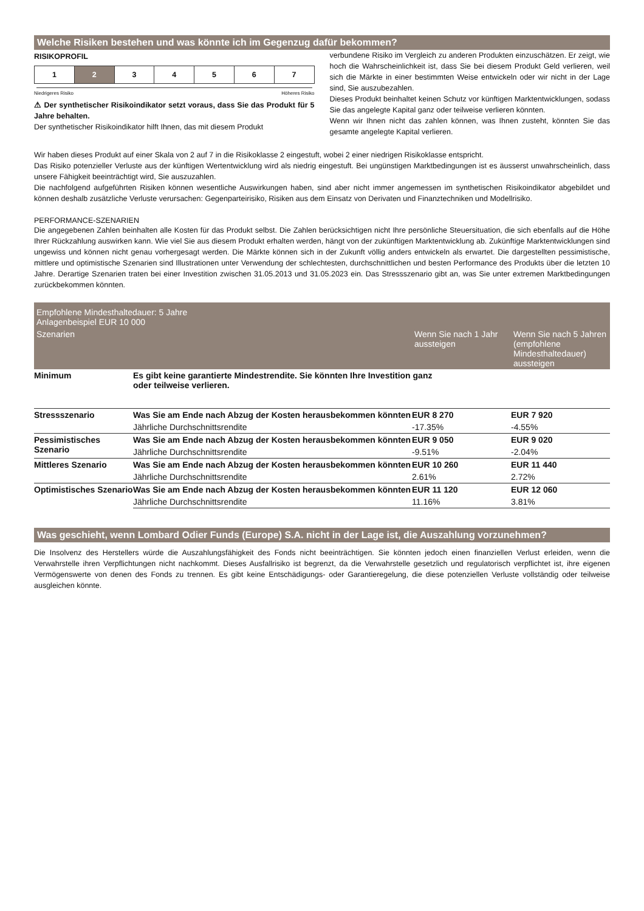Welche Risiken bestehen und was könnte ich im Gegenzug dafür bekommen?
RISIKOPROFIL
| 1 | 2 | 3 | 4 | 5 | 6 | 7 |
Niedrigeres Risiko Höheres Risiko
⚠ Der synthetischer Risikoindikator setzt voraus, dass Sie das Produkt für 5 Jahre behalten.
Der synthetischer Risikoindikator hilft Ihnen, das mit diesem Produkt
verbundene Risiko im Vergleich zu anderen Produkten einzuschätzen. Er zeigt, wie hoch die Wahrscheinlichkeit ist, dass Sie bei diesem Produkt Geld verlieren, weil sich die Märkte in einer bestimmten Weise entwickeln oder wir nicht in der Lage sind, Sie auszubezahlen.
Dieses Produkt beinhaltet keinen Schutz vor künftigen Marktentwicklungen, sodass Sie das angelegte Kapital ganz oder teilweise verlieren könnten.
Wenn wir Ihnen nicht das zahlen können, was Ihnen zusteht, könnten Sie das gesamte angelegte Kapital verlieren.
Wir haben dieses Produkt auf einer Skala von 2 auf 7 in die Risikoklasse 2 eingestuft, wobei 2 einer niedrigen Risikoklasse entspricht.
Das Risiko potenzieller Verluste aus der künftigen Wertentwicklung wird als niedrig eingestuft. Bei ungünstigen Marktbedingungen ist es äusserst unwahrscheinlich, dass unsere Fähigkeit beeinträchtigt wird, Sie auszuzahlen.
Die nachfolgend aufgeführten Risiken können wesentliche Auswirkungen haben, sind aber nicht immer angemessen im synthetischen Risikoindikator abgebildet und können deshalb zusätzliche Verluste verursachen: Gegenparteirisiko, Risiken aus dem Einsatz von Derivaten und Finanztechniken und Modellrisiko.
PERFORMANCE-SZENARIEN
Die angegebenen Zahlen beinhalten alle Kosten für das Produkt selbst. Die Zahlen berücksichtigen nicht Ihre persönliche Steuersituation, die sich ebenfalls auf die Höhe Ihrer Rückzahlung auswirken kann. Wie viel Sie aus diesem Produkt erhalten werden, hängt von der zukünftigen Marktentwicklung ab. Zukünftige Marktentwicklungen sind ungewiss und können nicht genau vorhergesagt werden. Die Märkte können sich in der Zukunft völlig anders entwickeln als erwartet. Die dargestellten pessimistische, mittlere und optimistische Szenarien sind Illustrationen unter Verwendung der schlechtesten, durchschnittlichen und besten Performance des Produkts über die letzten 10 Jahre. Derartige Szenarien traten bei einer Investition zwischen 31.05.2013 und 31.05.2023 ein. Das Stressszenario gibt an, was Sie unter extremen Marktbedingungen zurückbekommen könnten.
| Empfohlene Mindesthaltedauer: 5 Jahre Anlagenbeispiel EUR 10 000 | | | |
| --- | --- | --- | --- |
| Szenarien | | Wenn Sie nach 1 Jahr aussteigen | Wenn Sie nach 5 Jahren (empfohlene Mindesthaltedauer) aussteigen |
| Minimum | Es gibt keine garantierte Mindestrendite. Sie könnten Ihre Investition ganz oder teilweise verlieren. | | |
| Stressszenario | Was Sie am Ende nach Abzug der Kosten herausbekommen könnten | EUR 8 270 | EUR 7 920 |
| | Jährliche Durchschnittsrendite | -17.35% | -4.55% |
| Pessimistisches Szenario | Was Sie am Ende nach Abzug der Kosten herausbekommen könnten | EUR 9 050 | EUR 9 020 |
| | Jährliche Durchschnittsrendite | -9.51% | -2.04% |
| Mittleres Szenario | Was Sie am Ende nach Abzug der Kosten herausbekommen könnten | EUR 10 260 | EUR 11 440 |
| | Jährliche Durchschnittsrendite | 2.61% | 2.72% |
| Optimistisches Szenario | Was Sie am Ende nach Abzug der Kosten herausbekommen könnten | EUR 11 120 | EUR 12 060 |
| | Jährliche Durchschnittsrendite | 11.16% | 3.81% |
Was geschieht, wenn Lombard Odier Funds (Europe) S.A. nicht in der Lage ist, die Auszahlung vorzunehmen?
Die Insolvenz des Herstellers würde die Auszahlungsfähigkeit des Fonds nicht beeinträchtigen. Sie könnten jedoch einen finanziellen Verlust erleiden, wenn die Verwahrstelle ihren Verpflichtungen nicht nachkommt. Dieses Ausfallrisiko ist begrenzt, da die Verwahrstelle gesetzlich und regulatorisch verpflichtet ist, ihre eigenen Vermögenswerte von denen des Fonds zu trennen. Es gibt keine Entschädigungs- oder Garantieregelung, die diese potenziellen Verluste vollständig oder teilweise ausgleichen könnte.